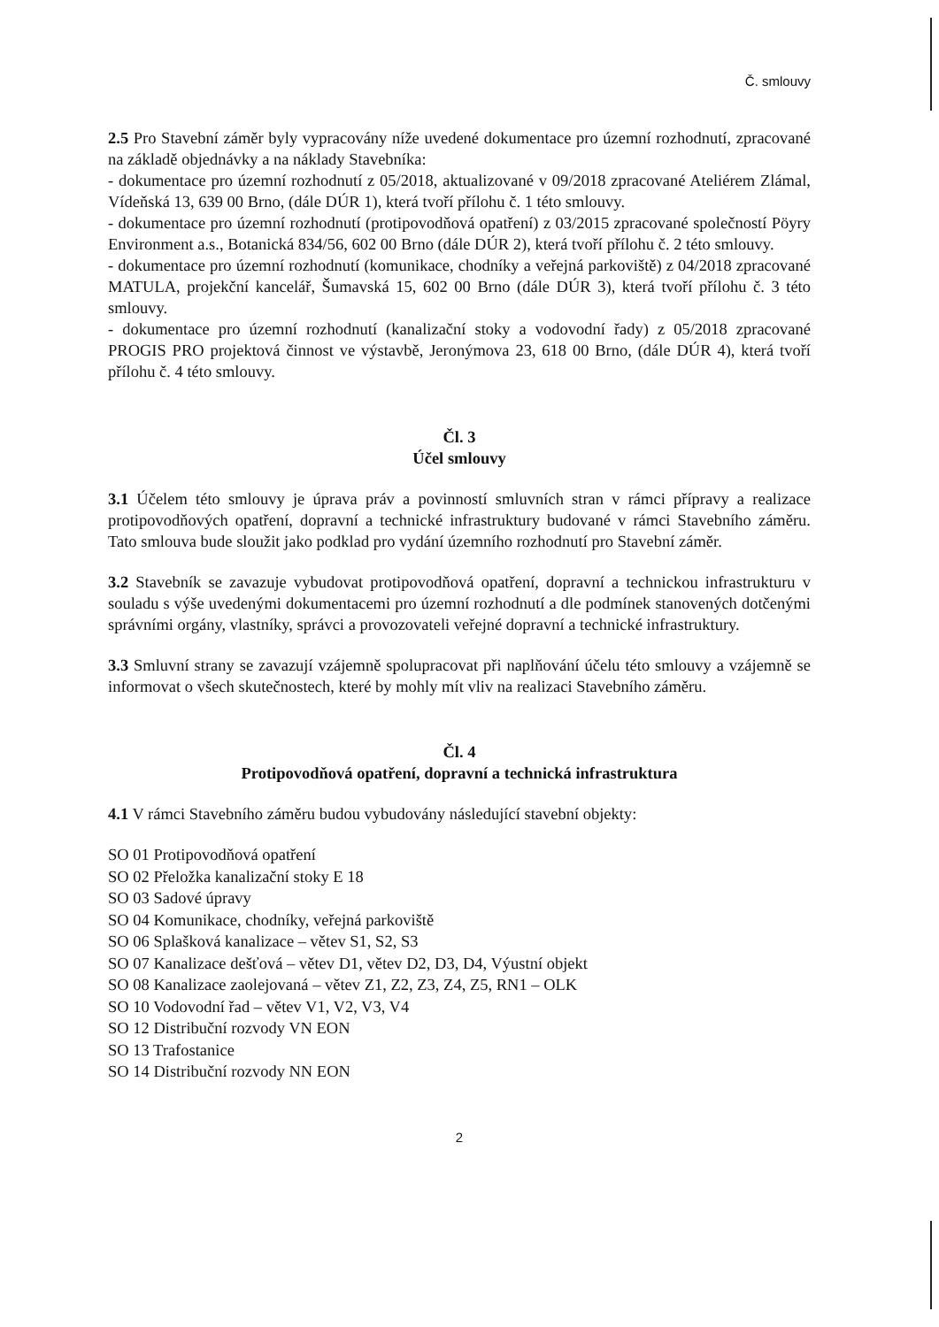Č. smlouvy
2.5 Pro Stavební záměr byly vypracovány níže uvedené dokumentace pro územní rozhodnutí, zpracované na základě objednávky a na náklady Stavebníka:
- dokumentace pro územní rozhodnutí z 05/2018, aktualizované v 09/2018 zpracované Ateliérem Zlámal, Vídeňská 13, 639 00 Brno, (dále DÚR 1), která tvoří přílohu č. 1 této smlouvy.
- dokumentace pro územní rozhodnutí (protipovodňová opatření) z 03/2015 zpracované společností Pöyry Environment a.s., Botanická 834/56, 602 00 Brno (dále DÚR 2), která tvoří přílohu č. 2 této smlouvy.
- dokumentace pro územní rozhodnutí (komunikace, chodníky a veřejná parkoviště) z 04/2018 zpracované MATULA, projekční kancelář, Šumavská 15, 602 00 Brno (dále DÚR 3), která tvoří přílohu č. 3 této smlouvy.
- dokumentace pro územní rozhodnutí (kanalizační stoky a vodovodní řady) z 05/2018 zpracované PROGIS PRO projektová činnost ve výstavbě, Jeronýmova 23, 618 00 Brno, (dále DÚR 4), která tvoří přílohu č. 4 této smlouvy.
Čl. 3
Účel smlouvy
3.1 Účelem této smlouvy je úprava práv a povinností smluvních stran v rámci přípravy a realizace protipovodňových opatření, dopravní a technické infrastruktury budované v rámci Stavebního záměru. Tato smlouva bude sloužit jako podklad pro vydání územního rozhodnutí pro Stavební záměr.
3.2 Stavebník se zavazuje vybudovat protipovodňová opatření, dopravní a technickou infrastrukturu v souladu s výše uvedenými dokumentacemi pro územní rozhodnutí a dle podmínek stanovených dotčenými správními orgány, vlastníky, správci a provozovateli veřejné dopravní a technické infrastruktury.
3.3 Smluvní strany se zavazují vzájemně spolupracovat při naplňování účelu této smlouvy a vzájemně se informovat o všech skutečnostech, které by mohly mít vliv na realizaci Stavebního záměru.
Čl. 4
Protipovodňová opatření, dopravní a technická infrastruktura
4.1 V rámci Stavebního záměru budou vybudovány následující stavební objekty:
SO 01 Protipovodňová opatření
SO 02 Přeložka kanalizační stoky E 18
SO 03 Sadové úpravy
SO 04 Komunikace, chodníky, veřejná parkoviště
SO 06 Splašková kanalizace – větev S1, S2, S3
SO 07 Kanalizace dešťová – větev D1, větev D2, D3, D4, Výustní objekt
SO 08 Kanalizace zaolejovaná – větev Z1, Z2, Z3, Z4, Z5, RN1 – OLK
SO 10 Vodovodní řad – větev V1, V2, V3, V4
SO 12 Distribuční rozvody VN EON
SO 13 Trafostanice
SO 14 Distribuční rozvody NN EON
2